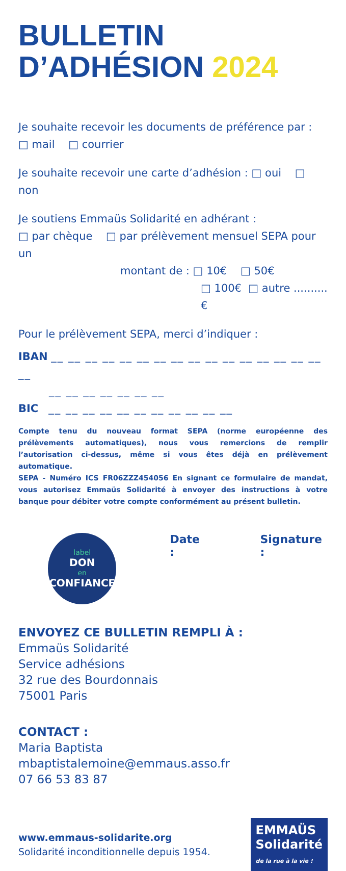BULLETIN
D’ADHÉSION 2024
Je souhaite recevoir les documents de préférence par :
□ mail □ courrier
Je souhaite recevoir une carte d’adhésion : □ oui □ non
Je soutiens Emmaüs Solidarité en adhérant :
□ par chèque □ par prélèvement mensuel SEPA pour un
montant de : □ 10€ □ 50€
□ 100€ □ autre ..........€
Pour le prélèvement SEPA, merci d’indiquer :
IBAN __ __ __ __ __ __ __ __ __ __ __ __ __ __ __ __ __
__ __ __ __ __ __ __
BIC __ __ __ __ __ __ __ __ __ __ __
Compte tenu du nouveau format SEPA (norme européenne des prélèvements automatiques), nous vous remercions de remplir l’autorisation ci-dessus, même si vous êtes déjà en prélèvement automatique.
SEPA - Numéro ICS FR06ZZZ454056 En signant ce formulaire de mandat, vous autorisez Emmaüs Solidarité à envoyer des instructions à votre banque pour débiter votre compte conformément au présent bulletin.
label
DON
en
CONFIANCE
Date : Signature :
ENVOYEZ CE BULLETIN REMPLI À :
Emmaüs Solidarité
Service adhésions
32 rue des Bourdonnais
75001 Paris
CONTACT :
Maria Baptista
mbaptistalemoine@emmaus.asso.fr
07 66 53 83 87
www.emmaus-solidarite.org
Solidarité inconditionnelle depuis 1954.
EMMAÜS
Solidarité
de la rue à la vie !